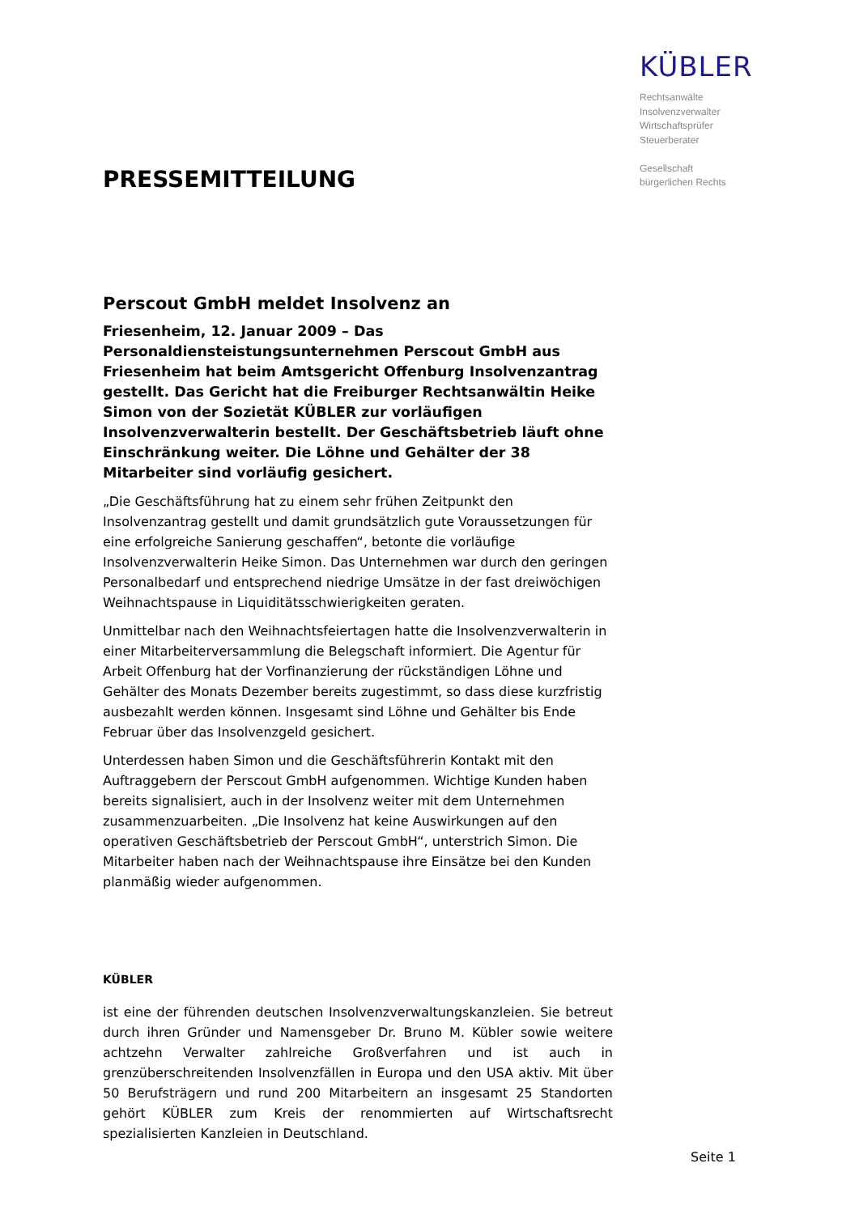KÜBLER
Rechtsanwälte
Insolvenzverwalter
Wirtschaftsprüfer
Steuerberater
Gesellschaft
bürgerlichen Rechts
PRESSEMITTEILUNG
Perscout GmbH meldet Insolvenz an
Friesenheim, 12. Januar 2009 – Das Personaldiensteistungsunternehmen Perscout GmbH aus Friesenheim hat beim Amtsgericht Offenburg Insolvenzantrag gestellt. Das Gericht hat die Freiburger Rechtsanwältin Heike Simon von der Sozietät KÜBLER zur vorläufigen Insolvenzverwalterin bestellt. Der Geschäftsbetrieb läuft ohne Einschränkung weiter. Die Löhne und Gehälter der 38 Mitarbeiter sind vorläufig gesichert.
„Die Geschäftsführung hat zu einem sehr frühen Zeitpunkt den Insolvenzantrag gestellt und damit grundsätzlich gute Voraussetzungen für eine erfolgreiche Sanierung geschaffen“, betonte die vorläufige Insolvenzverwalterin Heike Simon. Das Unternehmen war durch den geringen Personalbedarf und entsprechend niedrige Umsätze in der fast dreiwöchigen Weihnachtspause in Liquiditätsschwierigkeiten geraten.
Unmittelbar nach den Weihnachtsfeiertagen hatte die Insolvenzverwalterin in einer Mitarbeiterversammlung die Belegschaft informiert. Die Agentur für Arbeit Offenburg hat der Vorfinanzierung der rückständigen Löhne und Gehälter des Monats Dezember bereits zugestimmt, so dass diese kurzfristig ausbezahlt werden können. Insgesamt sind Löhne und Gehälter bis Ende Februar über das Insolvenzgeld gesichert.
Unterdessen haben Simon und die Geschäftsführerin Kontakt mit den Auftraggebern der Perscout GmbH aufgenommen. Wichtige Kunden haben bereits signalisiert, auch in der Insolvenz weiter mit dem Unternehmen zusammenzuarbeiten. „Die Insolvenz hat keine Auswirkungen auf den operativen Geschäftsbetrieb der Perscout GmbH“, unterstrich Simon. Die Mitarbeiter haben nach der Weihnachtspause ihre Einsätze bei den Kunden planmäßig wieder aufgenommen.
KÜBLER
ist eine der führenden deutschen Insolvenzverwaltungskanzleien. Sie betreut durch ihren Gründer und Namensgeber Dr. Bruno M. Kübler sowie weitere achtzehn Verwalter zahlreiche Großverfahren und ist auch in grenzüberschreitenden Insolvenzfällen in Europa und den USA aktiv. Mit über 50 Berufsträgern und rund 200 Mitarbeitern an insgesamt 25 Standorten gehört KÜBLER zum Kreis der renommierten auf Wirtschaftsrecht spezialisierten Kanzleien in Deutschland.
Seite 1